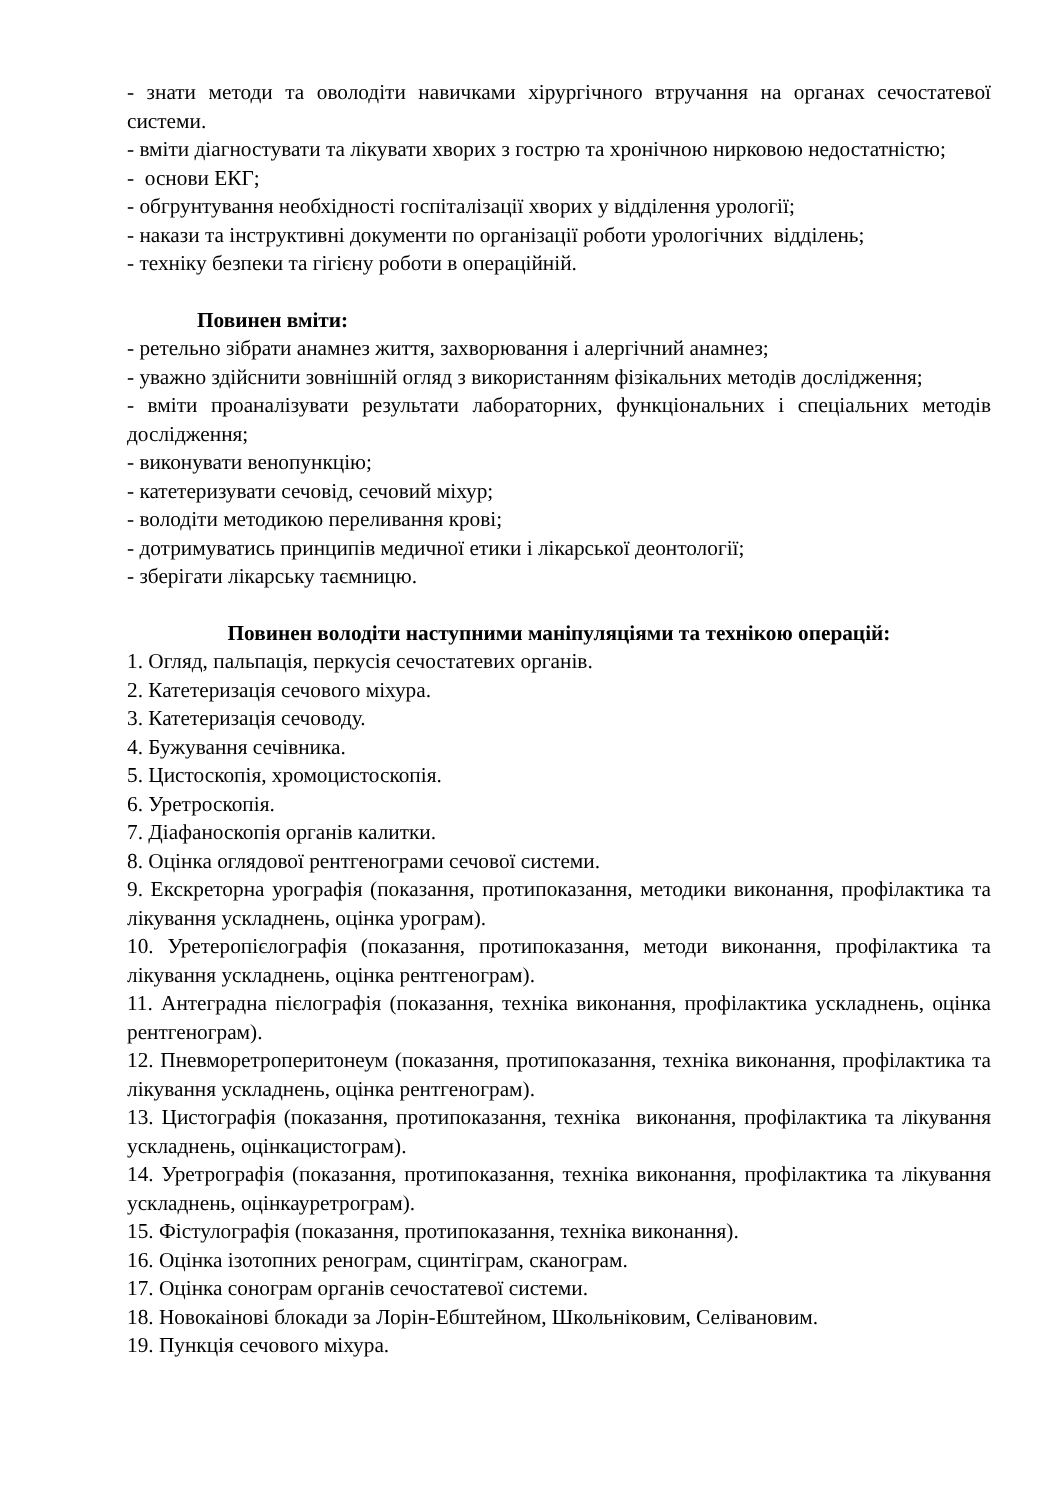- знати методи та оволодіти навичками хірургічного втручання на органах сечостатевої системи.
- вміти діагностувати та лікувати хворих з гострю та хронічною нирковою недостатністю;
- основи ЕКГ;
- обгрунтування необхідності госпіталізації хворих у відділення урології;
- накази та інструктивні документи по організації роботи урологічних відділень;
- техніку безпеки та гігієну роботи в операційній.
Повинен вміти:
- ретельно зібрати анамнез життя, захворювання і алергічний анамнез;
- уважно здійснити зовнішній огляд з використанням фізікальних методів дослідження;
- вміти проаналізувати результати лабораторних, функціональних і спеціальних методів дослідження;
- виконувати венопункцію;
- катетеризувати сечовід, сечовий міхур;
- володіти методикою переливання крові;
- дотримуватись принципів медичної етики і лікарської деонтології;
- зберігати лікарську таємницю.
Повинен володіти наступними маніпуляціями та технікою операцій:
1. Огляд, пальпація, перкусія сечостатевих органів.
2. Катетеризація сечового міхура.
3. Катетеризація сечоводу.
4. Бужування сечівника.
5. Цистоскопія, хромоцистоскопія.
6. Уретроскопія.
7. Діафаноскопія органів калитки.
8. Оцінка оглядової рентгенограми сечової системи.
9. Екскреторна урографія (показання, протипоказання, методики виконання, профілактика та лікування ускладнень, оцінка урограм).
10. Уретеропієлографія (показання, протипоказання, методи виконання, профілактика та лікування ускладнень, оцінка рентгенограм).
11. Антеградна пієлографія (показання, техніка виконання, профілактика ускладнень, оцінка рентгенограм).
12. Пневморетроперитонеум (показання, протипоказання, техніка виконання, профілактика та лікування ускладнень, оцінка рентгенограм).
13. Цистографія (показання, протипоказання, техніка виконання, профілактика та лікування ускладнень, оцінкацистограм).
14. Уретрографія (показання, протипоказання, техніка виконання, профілактика та лікування ускладнень, оцінкауретрограм).
15. Фістулографія (показання, протипоказання, техніка виконання).
16. Оцінка ізотопних ренограм, сцинтіграм, сканограм.
17. Оцінка сонограм органів сечостатевої системи.
18. Новокаінові блокади за Лорін-Ебштейном, Школьніковим, Селівановим.
19. Пункція сечового міхура.